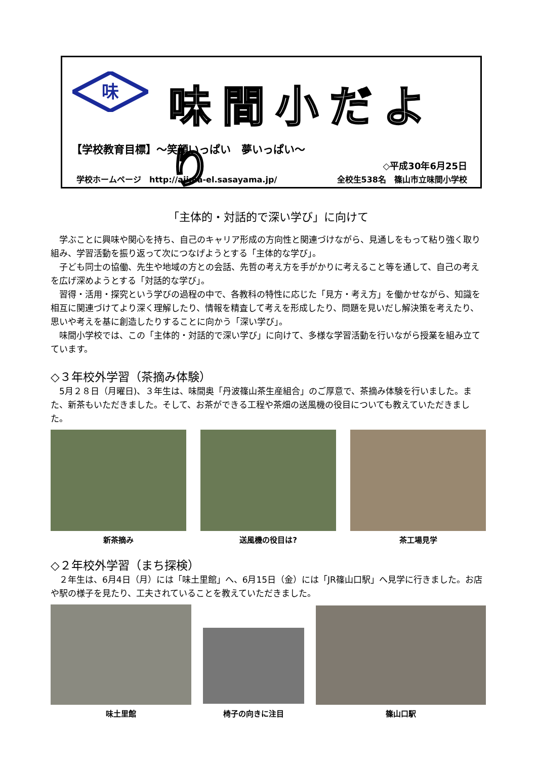味
味間小だより
【学校教育目標】～笑顔いっぱい　夢いっぱい～
◇平成30年6月25日
学校ホームページ　http://ajima-el.sasayama.jp/ 全校生538名　篠山市立味間小学校
「主体的・対話的で深い学び」に向けて
学ぶことに興味や関心を持ち、自己のキャリア形成の方向性と関連づけながら、見通しをもって粘り強く取り組み、学習活動を振り返って次につなげようとする「主体的な学び」。
子ども同士の協働、先生や地域の方との会話、先哲の考え方を手がかりに考えること等を通して、自己の考えを広げ深めようとする「対話的な学び」。
習得・活用・探究という学びの過程の中で、各教科の特性に応じた「見方・考え方」を働かせながら、知識を相互に関連づけてより深く理解したり、情報を精査して考えを形成したり、問題を見いだし解決策を考えたり、思いや考えを基に創造したりすることに向かう「深い学び」。
味間小学校では、この「主体的・対話的で深い学び」に向けて、多様な学習活動を行いながら授業を組み立てています。
◇３年校外学習（茶摘み体験）
5月２８日（月曜日)、３年生は、味間奥「丹波篠山茶生産組合」のご厚意で、茶摘み体験を行いました。また、新茶もいただきました。そして、お茶ができる工程や茶畑の送風機の役目についても教えていただきました。
新茶摘み 送風機の役目は? 茶工場見学
◇２年校外学習（まち探検）
２年生は、6月4日（月）には「味土里館」へ、6月15日（金）には「JR篠山口駅」へ見学に行きました。お店や駅の様子を見たり、工夫されていることを教えていただきました。
味土里館
椅子の向きに注目
篠山口駅